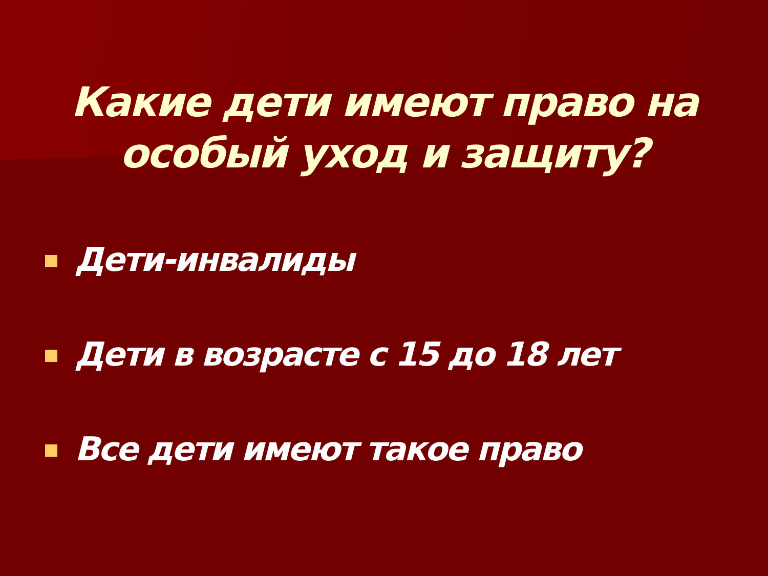Какие дети имеют право на
особый уход и защиту?
Дети-инвалиды
Дети в возрасте с 15 до 18 лет
Все дети имеют такое право